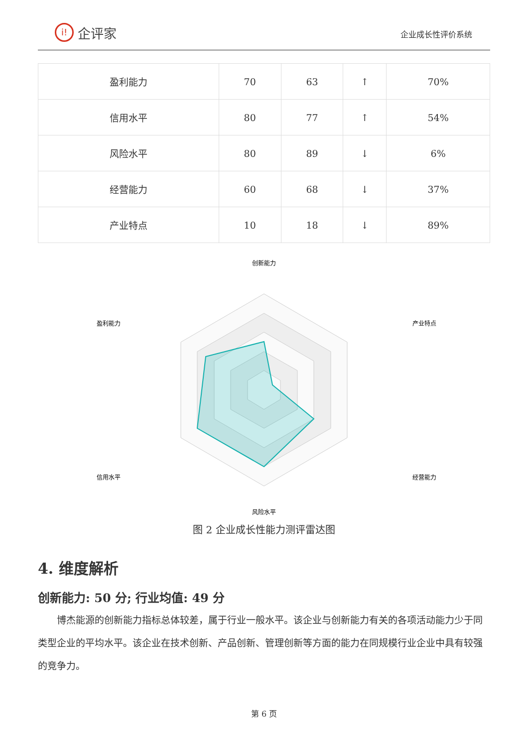i!
企评家
企业成长性评价系统
| 盈利能力 | 70 | 63 | ↑ | 70% |
| 信用水平 | 80 | 77 | ↑ | 54% |
| 风险水平 | 80 | 89 | ↓ | 6% |
| 经营能力 | 60 | 68 | ↓ | 37% |
| 产业特点 | 10 | 18 | ↓ | 89% |
创新能力
产业特点
经营能力
风险水平
信用水平
盈利能力
图 2 企业成长性能力测评雷达图
4. 维度解析
创新能力: 50 分; 行业均值: 49 分
博杰能源的创新能力指标总体较差，属于行业一般水平。该企业与创新能力有关的各项活动能力少于同类型企业的平均水平。该企业在技术创新、产品创新、管理创新等方面的能力在同规模行业企业中具有较强的竞争力。
第 6 页